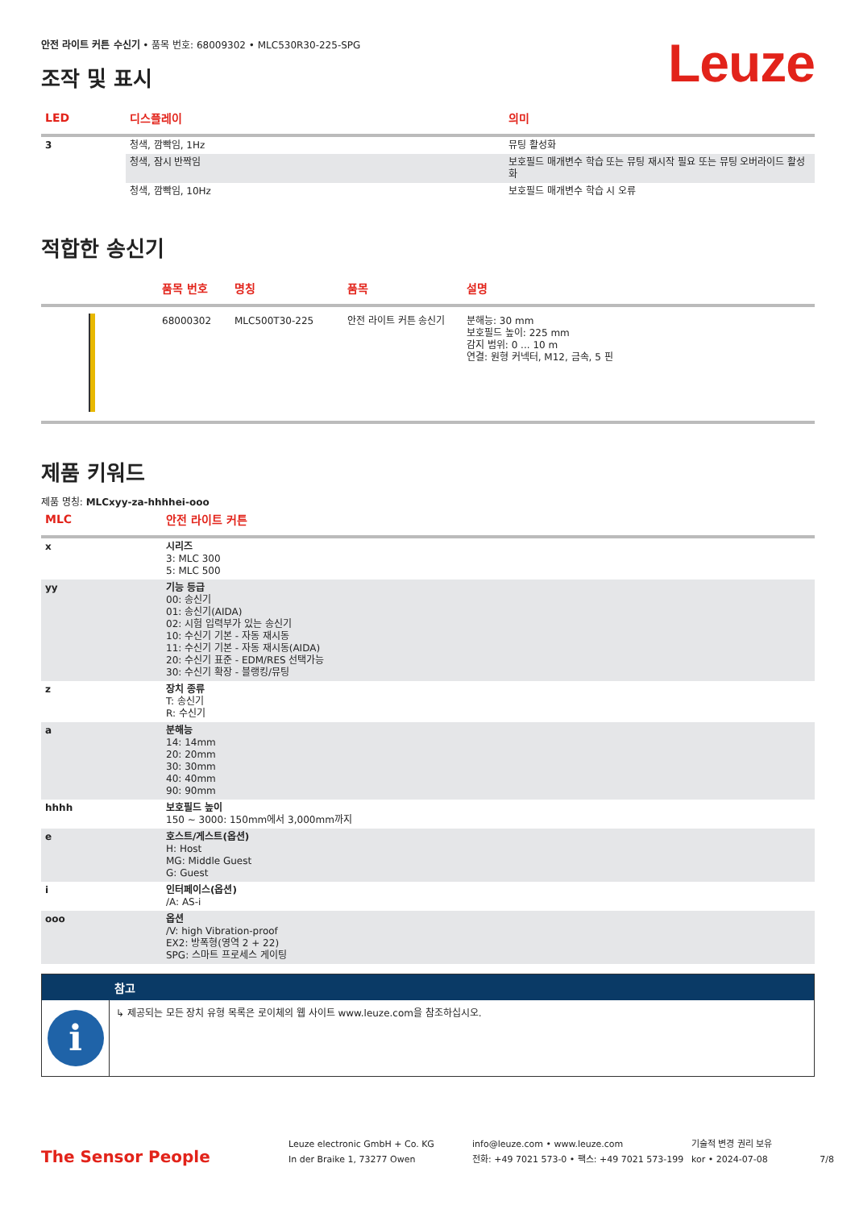Leuze
안전 라이트 커튼 수신기 • 품목 번호: 68009302 • MLC530R30-225-SPG
조작 및 표시
| LED | 디스플레이 | 의미 |
| --- | --- | --- |
| 3 | 청색, 깜빡임, 1Hz | 뮤팅 활성화 |
| | 청색, 잠시 반짝임 | 보호필드 매개변수 학습 또는 뮤팅 재시작 필요 또는 뮤팅 오버라이드 활성화 |
| | 청색, 깜빡임, 10Hz | 보호필드 매개변수 학습 시 오류 |
적합한 송신기
| | 품목 번호 | 명칭 | 품목 | 설명 |
| --- | --- | --- | --- | --- |
| | 68000302 | MLC500T30-225 | 안전 라이트 커튼 송신기 | 분해능: 30 mm 보호필드 높이: 225 mm 감지 범위: 0 ... 10 m 연결: 원형 커넥터, M12, 금속, 5 핀 |
제품 키워드
제품 명칭: MLCxyy-za-hhhhei-ooo
| MLC | 안전 라이트 커튼 |
| --- | --- |
| x | 시리즈 3: MLC 300 5: MLC 500 |
| yy | 기능 등급 00: 송신기 01: 송신기(AIDA) 02: 시험 입력부가 있는 송신기 10: 수신기 기본 - 자동 재시동 11: 수신기 기본 - 자동 재시동(AIDA) 20: 수신기 표준 - EDM/RES 선택가능 30: 수신기 확장 - 블랭킹/뮤팅 |
| z | 장치 종류 T: 송신기 R: 수신기 |
| a | 분해능 14: 14mm 20: 20mm 30: 30mm 40: 40mm 90: 90mm |
| hhhh | 보호필드 높이 150 ~ 3000: 150mm에서 3,000mm까지 |
| e | 호스트/게스트(옵션) H: Host MG: Middle Guest G: Guest |
| i | 인터페이스(옵션) /A: AS-i |
| ooo | 옵션 /V: high Vibration-proof EX2: 방폭형(영역 2 + 22) SPG: 스마트 프로세스 게이팅 |
참고
i
↳ 제공되는 모든 장치 유형 목록은 로이체의 웹 사이트 www.leuze.com을 참조하십시오.
The Sensor People
Leuze electronic GmbH + Co. KG
In der Braike 1, 73277 Owen
info@leuze.com • www.leuze.com
전화: +49 7021 573-0 • 팩스: +49 7021 573-199
기술적 변경 권리 보유
kor • 2024-07-08
7/8